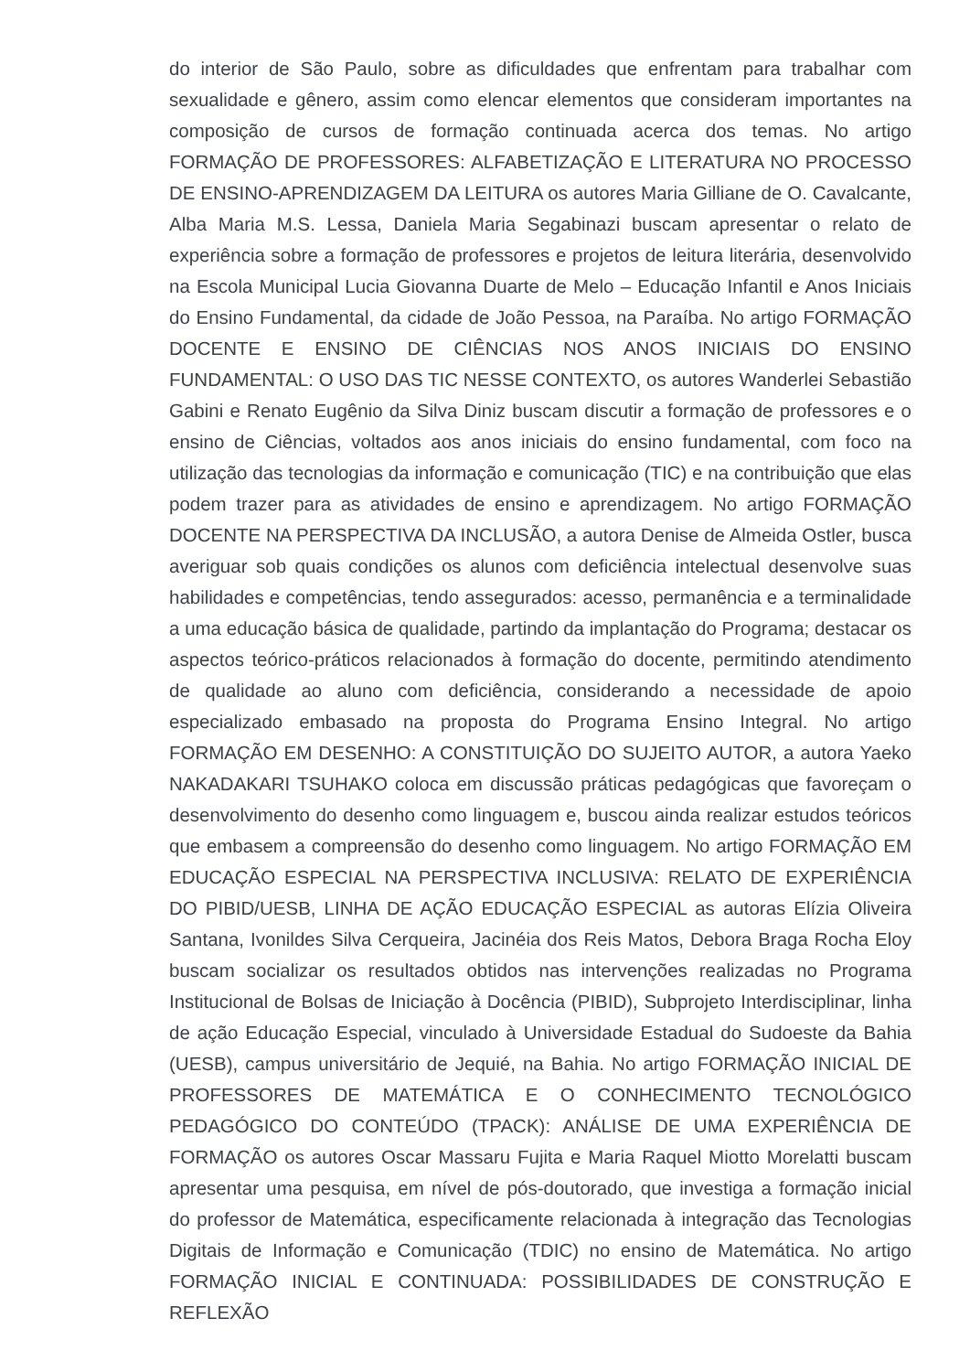do interior de São Paulo, sobre as dificuldades que enfrentam para trabalhar com sexualidade e gênero, assim como elencar elementos que consideram importantes na composição de cursos de formação continuada acerca dos temas. No artigo FORMAÇÃO DE PROFESSORES: ALFABETIZAÇÃO E LITERATURA NO PROCESSO DE ENSINO-APRENDIZAGEM DA LEITURA os autores Maria Gilliane de O. Cavalcante, Alba Maria M.S. Lessa, Daniela Maria Segabinazi buscam apresentar o relato de experiência sobre a formação de professores e projetos de leitura literária, desenvolvido na Escola Municipal Lucia Giovanna Duarte de Melo – Educação Infantil e Anos Iniciais do Ensino Fundamental, da cidade de João Pessoa, na Paraíba. No artigo FORMAÇÃO DOCENTE E ENSINO DE CIÊNCIAS NOS ANOS INICIAIS DO ENSINO FUNDAMENTAL: O USO DAS TIC NESSE CONTEXTO, os autores Wanderlei Sebastião Gabini e Renato Eugênio da Silva Diniz buscam discutir a formação de professores e o ensino de Ciências, voltados aos anos iniciais do ensino fundamental, com foco na utilização das tecnologias da informação e comunicação (TIC) e na contribuição que elas podem trazer para as atividades de ensino e aprendizagem. No artigo FORMAÇÃO DOCENTE NA PERSPECTIVA DA INCLUSÃO, a autora Denise de Almeida Ostler, busca averiguar sob quais condições os alunos com deficiência intelectual desenvolve suas habilidades e competências, tendo assegurados: acesso, permanência e a terminalidade a uma educação básica de qualidade, partindo da implantação do Programa; destacar os aspectos teórico-práticos relacionados à formação do docente, permitindo atendimento de qualidade ao aluno com deficiência, considerando a necessidade de apoio especializado embasado na proposta do Programa Ensino Integral. No artigo FORMAÇÃO EM DESENHO: A CONSTITUIÇÃO DO SUJEITO AUTOR, a autora Yaeko NAKADAKARI TSUHAKO coloca em discussão práticas pedagógicas que favoreçam o desenvolvimento do desenho como linguagem e, buscou ainda realizar estudos teóricos que embasem a compreensão do desenho como linguagem. No artigo FORMAÇÃO EM EDUCAÇÃO ESPECIAL NA PERSPECTIVA INCLUSIVA: RELATO DE EXPERIÊNCIA DO PIBID/UESB, LINHA DE AÇÃO EDUCAÇÃO ESPECIAL as autoras Elízia Oliveira Santana, Ivonildes Silva Cerqueira, Jacinéia dos Reis Matos, Debora Braga Rocha Eloy buscam socializar os resultados obtidos nas intervenções realizadas no Programa Institucional de Bolsas de Iniciação à Docência (PIBID), Subprojeto Interdisciplinar, linha de ação Educação Especial, vinculado à Universidade Estadual do Sudoeste da Bahia (UESB), campus universitário de Jequié, na Bahia. No artigo FORMAÇÃO INICIAL DE PROFESSORES DE MATEMÁTICA E O CONHECIMENTO TECNOLÓGICO PEDAGÓGICO DO CONTEÚDO (TPACK): ANÁLISE DE UMA EXPERIÊNCIA DE FORMAÇÃO os autores Oscar Massaru Fujita e Maria Raquel Miotto Morelatti buscam apresentar uma pesquisa, em nível de pós-doutorado, que investiga a formação inicial do professor de Matemática, especificamente relacionada à integração das Tecnologias Digitais de Informação e Comunicação (TDIC) no ensino de Matemática. No artigo FORMAÇÃO INICIAL E CONTINUADA: POSSIBILIDADES DE CONSTRUÇÃO E REFLEXÃO